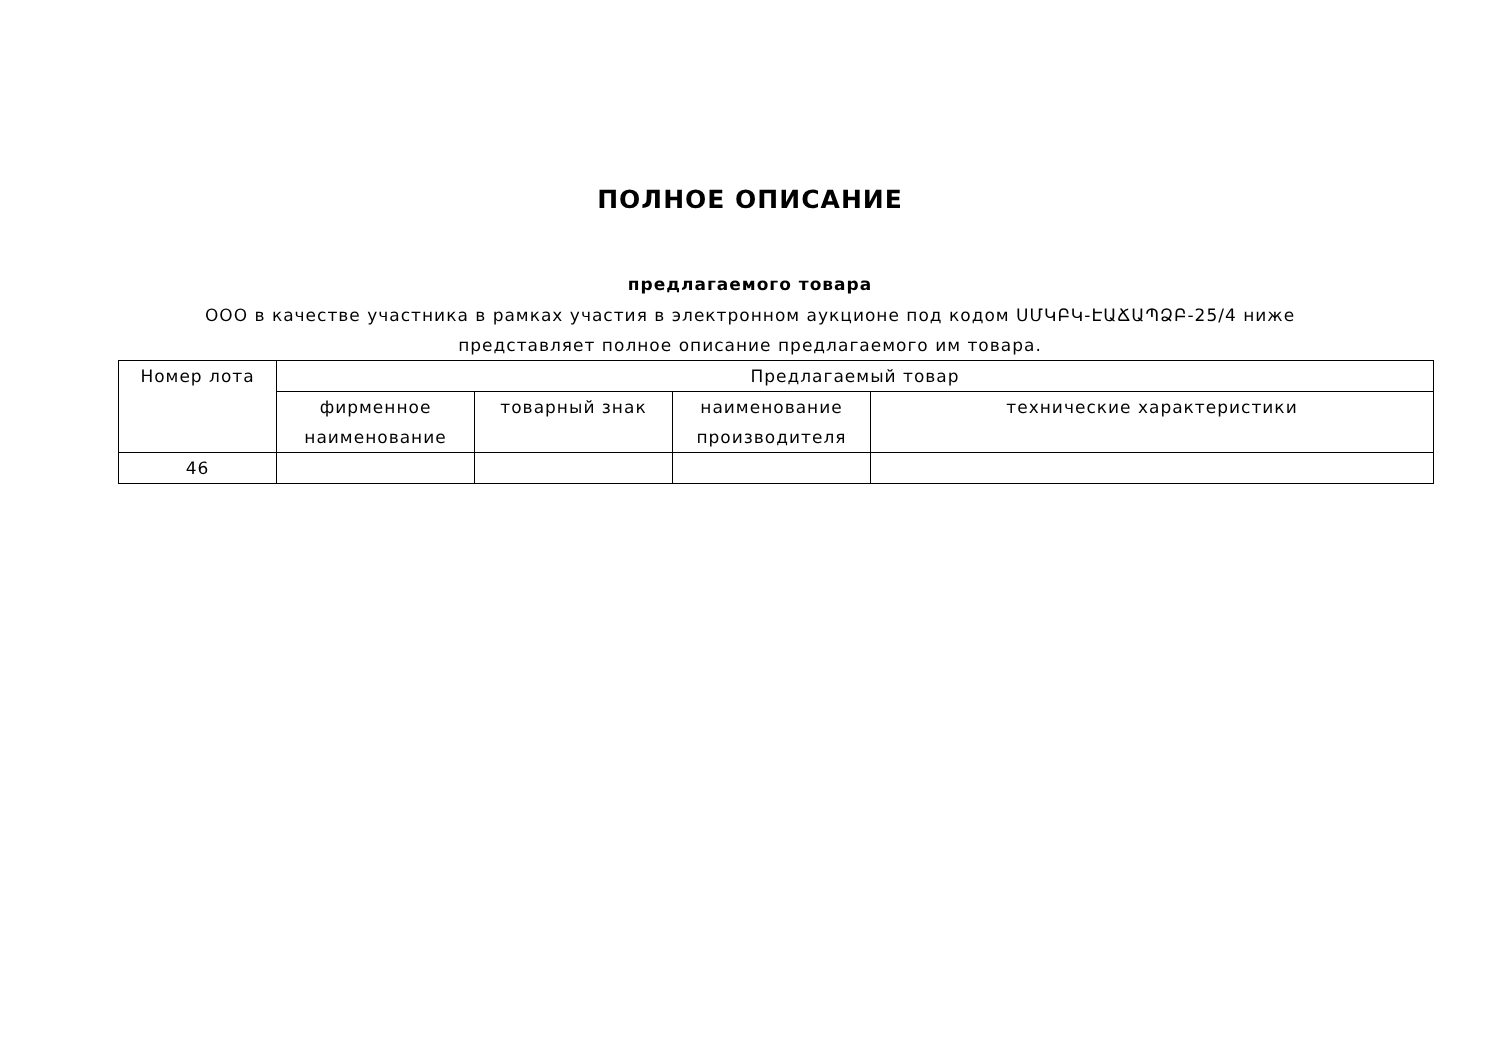ПОЛНОЕ ОПИСАНИЕ
предлагаемого товара
ООО в качестве участника в рамках участия в электронном аукционе под кодом ՍՄԿԲԿ-ԷԱՃԱՊՁԲ-25/4 ниже представляет полное описание предлагаемого им товара.
| Номер лота | Предлагаемый товар | | | |
| --- | --- | --- | --- | --- |
| | фирменное наименование | товарный знак | наименование производителя | технические характеристики |
| 46 | | | | |